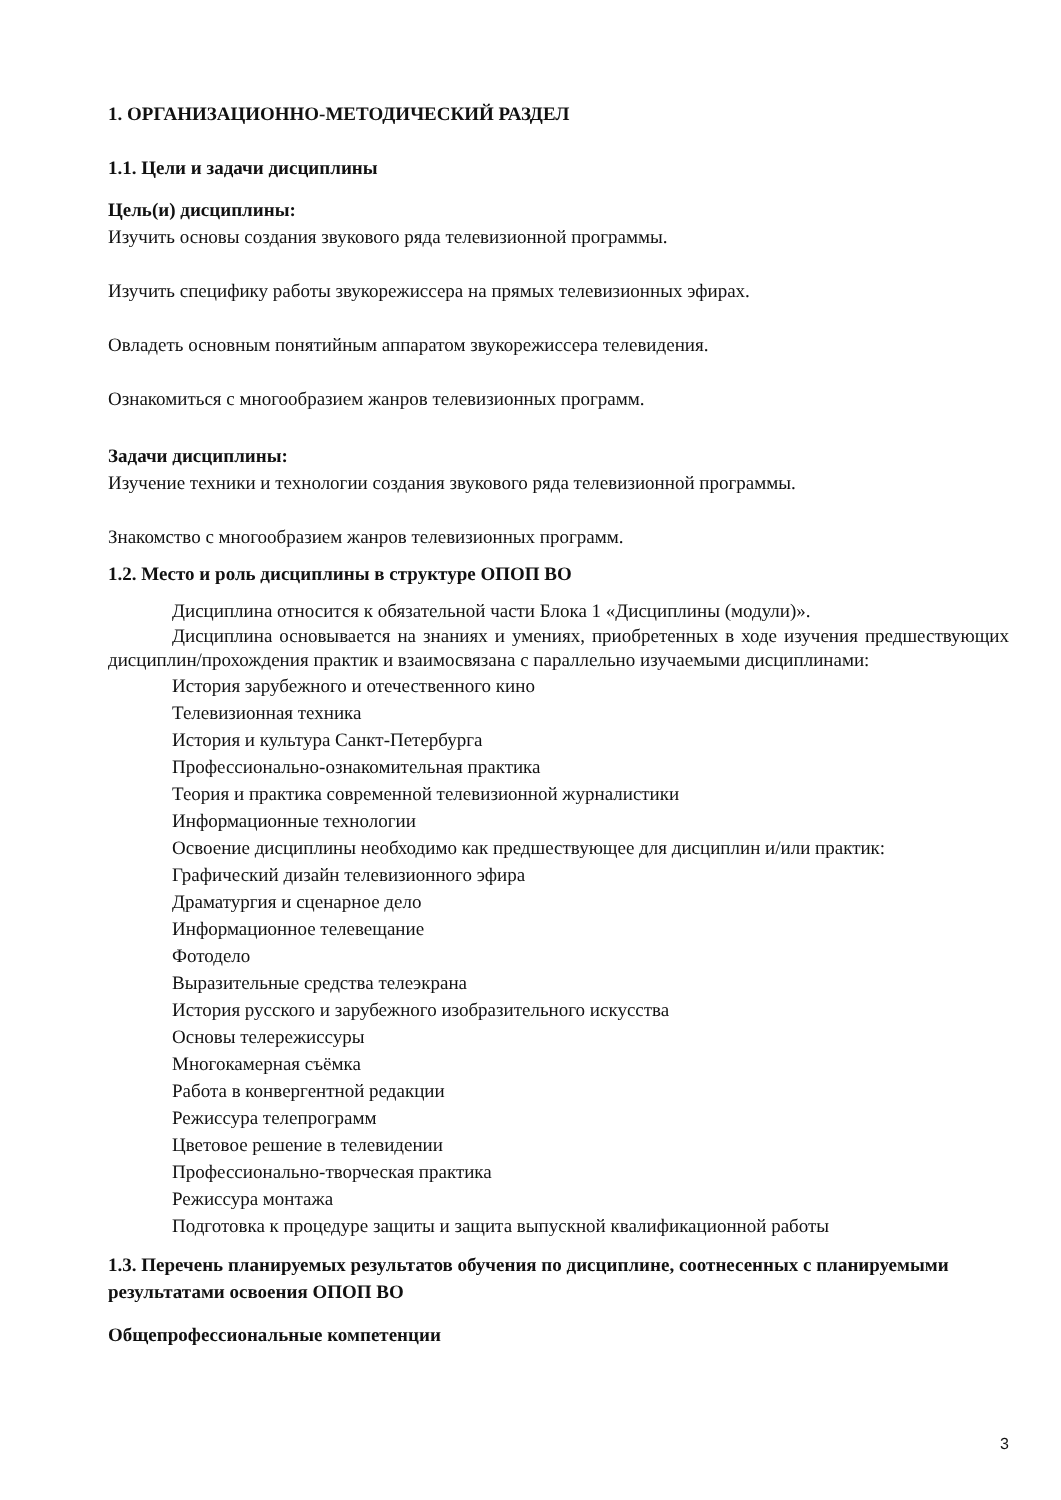1. ОРГАНИЗАЦИОННО-МЕТОДИЧЕСКИЙ РАЗДЕЛ
1.1. Цели и задачи дисциплины
Цель(и) дисциплины:
Изучить основы создания звукового ряда телевизионной программы.
Изучить специфику работы звукорежиссера на прямых телевизионных эфирах.
Овладеть основным понятийным аппаратом звукорежиссера телевидения.
Ознакомиться с многообразием жанров телевизионных программ.
Задачи дисциплины:
Изучение техники и технологии создания звукового ряда телевизионной программы.
Знакомство с многообразием жанров телевизионных программ.
1.2. Место и роль дисциплины в структуре ОПОП ВО
Дисциплина относится к обязательной части Блока 1 «Дисциплины (модули)».
Дисциплина основывается на знаниях и умениях, приобретенных в ходе изучения предшествующих дисциплин/прохождения практик и взаимосвязана с параллельно изучаемыми дисциплинами:
История зарубежного и отечественного кино
Телевизионная техника
История и культура Санкт-Петербурга
Профессионально-ознакомительная практика
Теория и практика современной телевизионной журналистики
Информационные технологии
Освоение дисциплины необходимо как предшествующее для дисциплин и/или практик:
Графический дизайн телевизионного эфира
Драматургия и сценарное дело
Информационное телевещание
Фотодело
Выразительные средства телеэкрана
История русского и зарубежного изобразительного искусства
Основы телережиссуры
Многокамерная съёмка
Работа в конвергентной редакции
Режиссура телепрограмм
Цветовое решение в телевидении
Профессионально-творческая практика
Режиссура монтажа
Подготовка к процедуре защиты и защита выпускной квалификационной работы
1.3. Перечень планируемых результатов обучения по дисциплине, соотнесенных с планируемыми результатами освоения ОПОП ВО
Общепрофессиональные компетенции
3